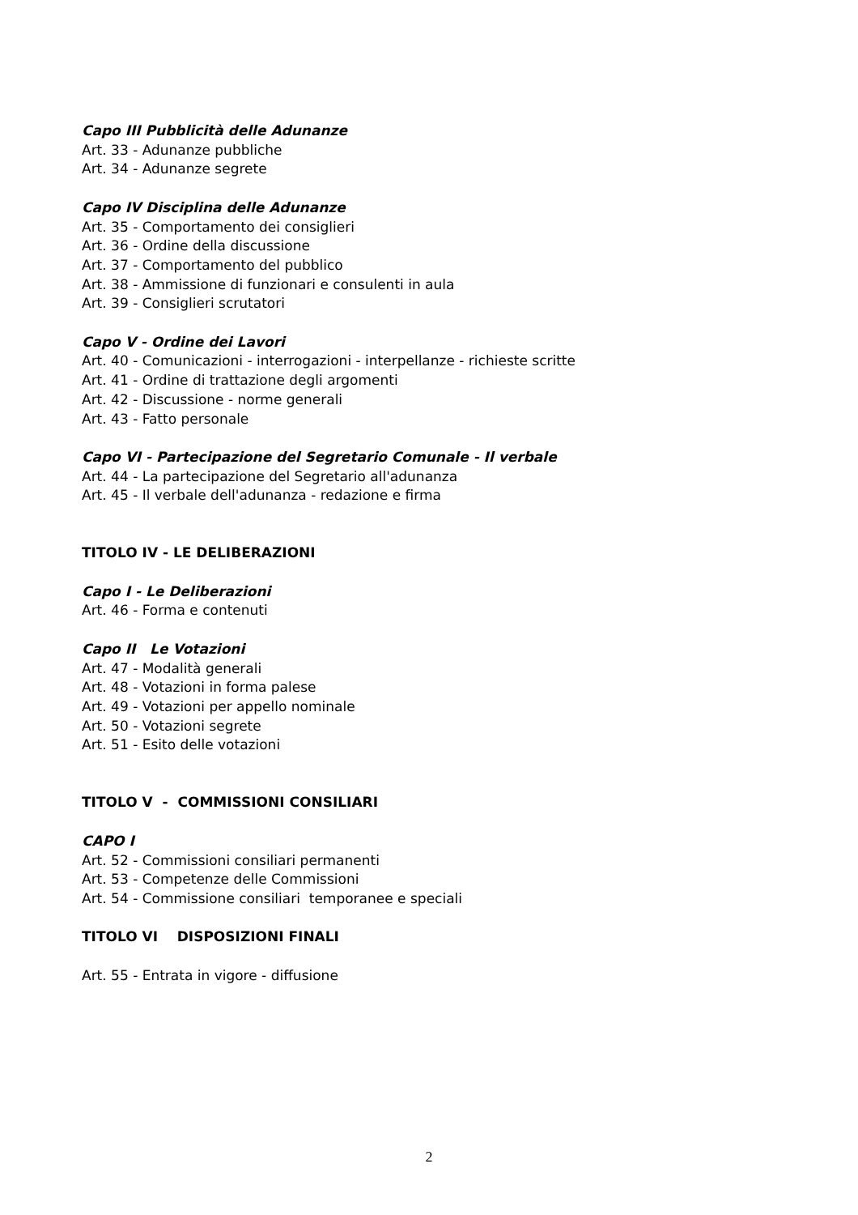Capo III Pubblicità delle Adunanze
Art. 33 - Adunanze pubbliche
Art. 34 - Adunanze segrete
Capo IV Disciplina delle Adunanze
Art. 35 - Comportamento dei consiglieri
Art. 36 - Ordine della discussione
Art. 37 - Comportamento del pubblico
Art. 38 - Ammissione di funzionari e consulenti in aula
Art. 39 - Consiglieri scrutatori
Capo V - Ordine dei Lavori
Art. 40 - Comunicazioni - interrogazioni - interpellanze - richieste scritte
Art. 41 - Ordine di trattazione degli argomenti
Art. 42 - Discussione - norme generali
Art. 43 - Fatto personale
Capo VI - Partecipazione del Segretario Comunale - Il verbale
Art. 44 - La partecipazione del Segretario all'adunanza
Art. 45 - Il verbale dell'adunanza - redazione e firma
TITOLO IV - LE DELIBERAZIONI
Capo I - Le Deliberazioni
Art. 46 - Forma e contenuti
Capo II Le Votazioni
Art. 47 - Modalità generali
Art. 48 - Votazioni in forma palese
Art. 49 - Votazioni per appello nominale
Art. 50 - Votazioni segrete
Art. 51 - Esito delle votazioni
TITOLO V - COMMISSIONI CONSILIARI
CAPO I
Art. 52 - Commissioni consiliari permanenti
Art. 53 - Competenze delle Commissioni
Art. 54 - Commissione consiliari temporanee e speciali
TITOLO VI DISPOSIZIONI FINALI
Art. 55 - Entrata in vigore - diffusione
2